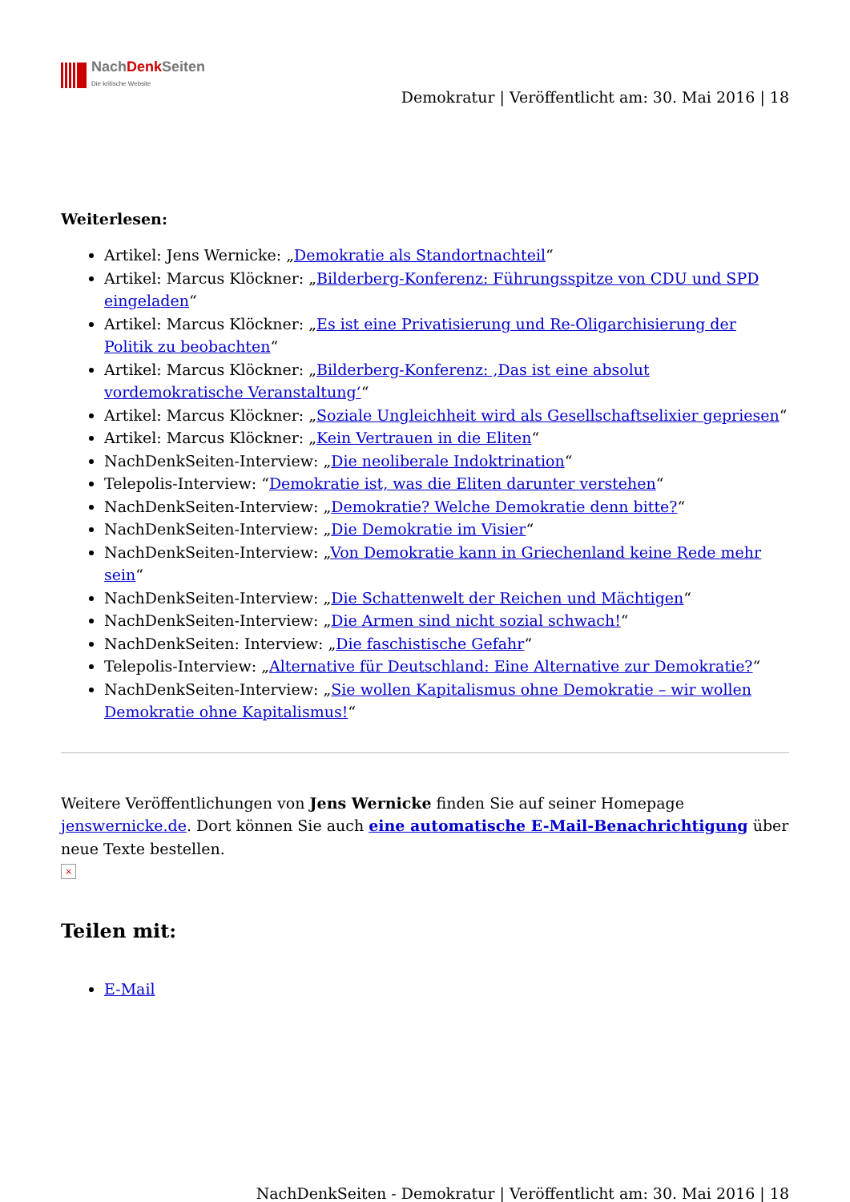NachDenk Seiten
Die kritische Website
Demokratur | Veröffentlicht am: 30. Mai 2016 | 18
Weiterlesen:
Artikel: Jens Wernicke: „Demokratie als Standortnachteil“
Artikel: Marcus Klöckner: „Bilderberg-Konferenz: Führungsspitze von CDU und SPD eingeladen“
Artikel: Marcus Klöckner: „Es ist eine Privatisierung und Re-Oligarchisierung der Politik zu beobachten“
Artikel: Marcus Klöckner: „Bilderberg-Konferenz: ‚Das ist eine absolut vordemokratische Veranstaltung‘“
Artikel: Marcus Klöckner: „Soziale Ungleichheit wird als Gesellschaftselixier gepriesen“
Artikel: Marcus Klöckner: „Kein Vertrauen in die Eliten“
NachDenkSeiten-Interview: „Die neoliberale Indoktrination“
Telepolis-Interview: “Demokratie ist, was die Eliten darunter verstehen“
NachDenkSeiten-Interview: „Demokratie? Welche Demokratie denn bitte?“
NachDenkSeiten-Interview: „Die Demokratie im Visier“
NachDenkSeiten-Interview: „Von Demokratie kann in Griechenland keine Rede mehr sein“
NachDenkSeiten-Interview: „Die Schattenwelt der Reichen und Mächtigen“
NachDenkSeiten-Interview: „Die Armen sind nicht sozial schwach!“
NachDenkSeiten: Interview: „Die faschistische Gefahr“
Telepolis-Interview: „Alternative für Deutschland: Eine Alternative zur Demokratie?“
NachDenkSeiten-Interview: „Sie wollen Kapitalismus ohne Demokratie – wir wollen Demokratie ohne Kapitalismus!“
Weitere Veröffentlichungen von Jens Wernicke finden Sie auf seiner Homepage jenswernicke.de. Dort können Sie auch eine automatische E-Mail-Benachrichtigung über neue Texte bestellen.
×
Teilen mit:
E-Mail
NachDenkSeiten - Demokratur | Veröffentlicht am: 30. Mai 2016 | 18